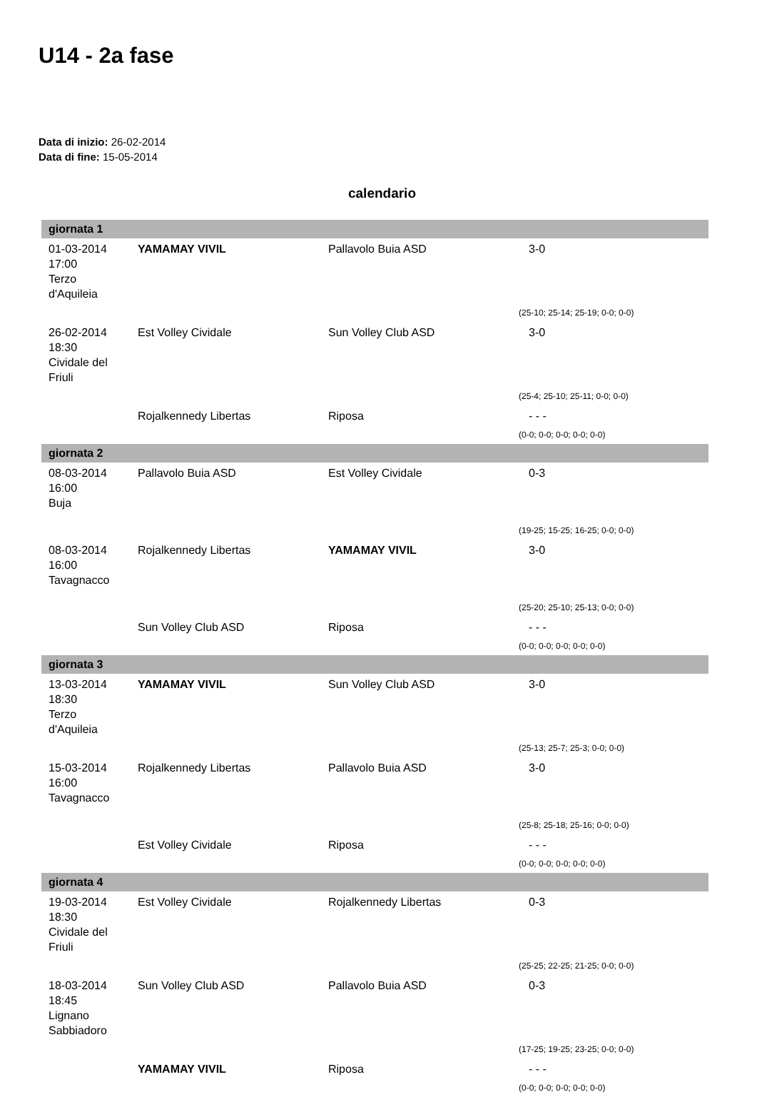U14 - 2a fase
Data di inizio: 26-02-2014
Data di fine: 15-05-2014
calendario
| giornata 1 | | | |
| --- | --- | --- | --- |
| 01-03-2014 17:00 Terzo d'Aquileia | YAMAMAY VIVIL | Pallavolo Buia ASD | 3-0 |
| | | | (25-10; 25-14; 25-19; 0-0; 0-0) |
| 26-02-2014 18:30 Cividale del Friuli | Est Volley Cividale | Sun Volley Club ASD | 3-0 |
| | | | (25-4; 25-10; 25-11; 0-0; 0-0) |
| | Rojalkennedy Libertas | Riposa | - - - |
| | | | (0-0; 0-0; 0-0; 0-0; 0-0) |
| giornata 2 | | | |
| 08-03-2014 16:00 Buja | Pallavolo Buia ASD | Est Volley Cividale | 0-3 |
| | | | (19-25; 15-25; 16-25; 0-0; 0-0) |
| 08-03-2014 16:00 Tavagnacco | Rojalkennedy Libertas | YAMAMAY VIVIL | 3-0 |
| | | | (25-20; 25-10; 25-13; 0-0; 0-0) |
| | Sun Volley Club ASD | Riposa | - - - |
| | | | (0-0; 0-0; 0-0; 0-0; 0-0) |
| giornata 3 | | | |
| 13-03-2014 18:30 Terzo d'Aquileia | YAMAMAY VIVIL | Sun Volley Club ASD | 3-0 |
| | | | (25-13; 25-7; 25-3; 0-0; 0-0) |
| 15-03-2014 16:00 Tavagnacco | Rojalkennedy Libertas | Pallavolo Buia ASD | 3-0 |
| | | | (25-8; 25-18; 25-16; 0-0; 0-0) |
| | Est Volley Cividale | Riposa | - - - |
| | | | (0-0; 0-0; 0-0; 0-0; 0-0) |
| giornata 4 | | | |
| 19-03-2014 18:30 Cividale del Friuli | Est Volley Cividale | Rojalkennedy Libertas | 0-3 |
| | | | (25-25; 22-25; 21-25; 0-0; 0-0) |
| 18-03-2014 18:45 Lignano Sabbiadoro | Sun Volley Club ASD | Pallavolo Buia ASD | 0-3 |
| | | | (17-25; 19-25; 23-25; 0-0; 0-0) |
| | YAMAMAY VIVIL | Riposa | - - - |
| | | | (0-0; 0-0; 0-0; 0-0; 0-0) |